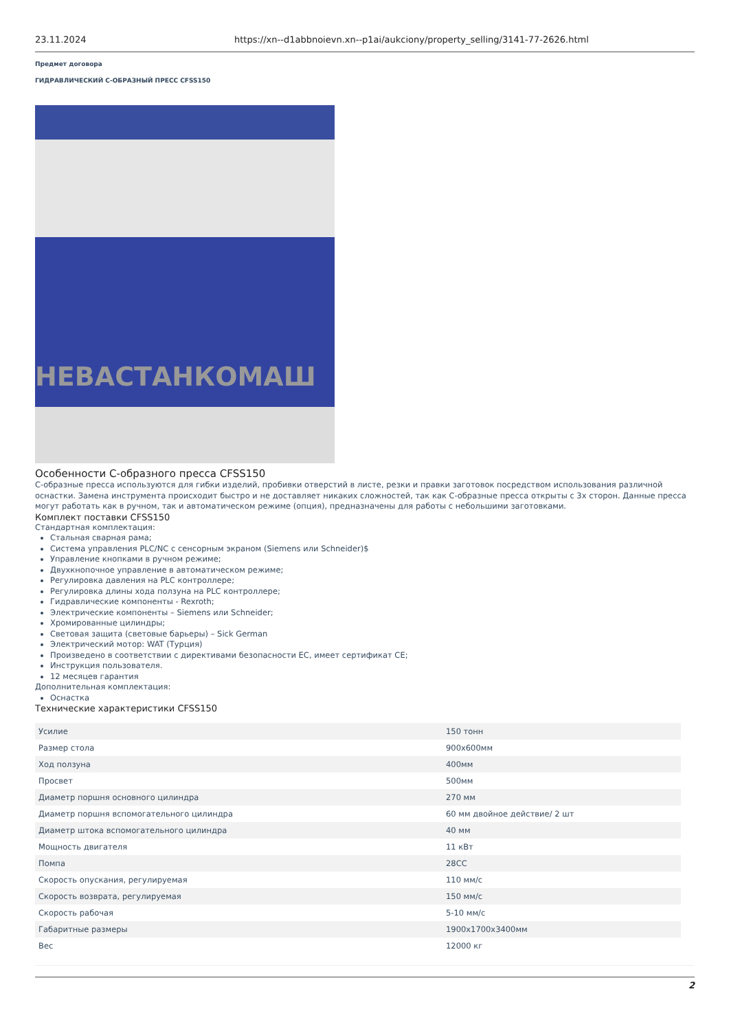23.11.2024 https://xn--d1abbnoievn.xn--p1ai/aukciony/property_selling/3141-77-2626.html
Предмет договора
ГИДРАВЛИЧЕСКИЙ С-ОБРАЗНЫЙ ПРЕСС CFSS150
НЕВАСТАНКОМАШ
Особенности С-образного пресса CFSS150
С-образные пресса используются для гибки изделий, пробивки отверстий в листе, резки и правки заготовок посредством использования различной оснастки. Замена инструмента происходит быстро и не доставляет никаких сложностей, так как С-образные пресса открыты с 3х сторон. Данные пресса могут работать как в ручном, так и автоматическом режиме (опция), предназначены для работы с небольшими заготовками.
Комплект поставки CFSS150
Стандартная комплектация:
Стальная сварная рама;
Система управления PLC/NC с сенсорным экраном (Siemens или Schneider)$
Управление кнопками в ручном режиме;
Двухкнопочное управление в автоматическом режиме;
Регулировка давления на PLC контроллере;
Регулировка длины хода ползуна на PLC контроллере;
Гидравлические компоненты - Rexroth;
Электрические компоненты – Siemens или Schneider;
Хромированные цилиндры;
Световая защита (световые барьеры) – Sick German
Электрический мотор: WAT (Турция)
Произведено в соответствии с директивами безопасности ЕС, имеет сертификат CE;
Инструкция пользователя.
12 месяцев гарантия
Дополнительная комплектация:
Оснастка
Технические характеристики CFSS150
| Усилие | 150 тонн |
| Размер стола | 900x600мм |
| Ход ползуна | 400мм |
| Просвет | 500мм |
| Диаметр поршня основного цилиндра | 270 мм |
| Диаметр поршня вспомогательного цилиндра | 60 мм двойное действие/ 2 шт |
| Диаметр штока вспомогательного цилиндра | 40 мм |
| Мощность двигателя | 11 кВт |
| Помпа | 28CC |
| Скорость опускания, регулируемая | 110 мм/с |
| Скорость возврата, регулируемая | 150 мм/с |
| Скорость рабочая | 5-10 мм/с |
| Габаритные размеры | 1900x1700x3400мм |
| Вес | 12000 кг |
2